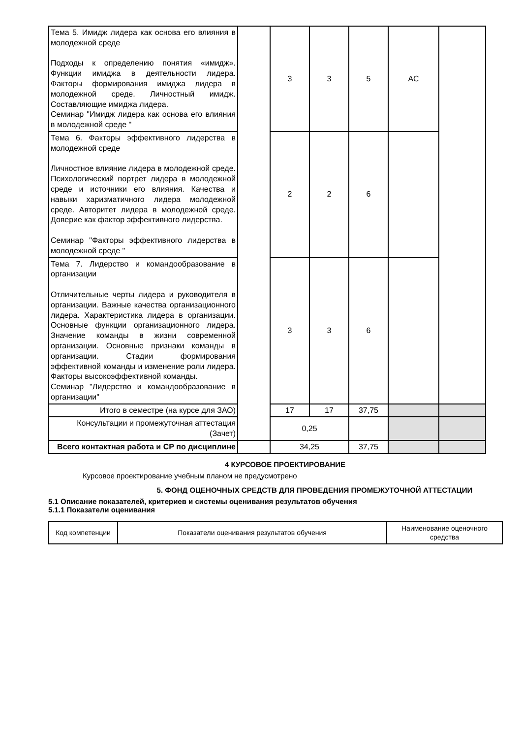| Тема 5. Имидж лидера как основа его влияния в молодежной среде Подходы к определению понятия «имидж». Функции имиджа в деятельности лидера. Факторы формирования имиджа лидера в молодежной среде. Личностный имидж. Составляющие имиджа лидера. Семинар "Имидж лидера как основа его влияния в молодежной среде " | | 3 | 3 | 5 | АС | |
| Тема 6. Факторы эффективного лидерства в молодежной среде Личностное влияние лидера в молодежной среде. Психологический портрет лидера в молодежной среде и источники его влияния. Качества и навыки харизматичного лидера молодежной среде. Авторитет лидера в молодежной среде. Доверие как фактор эффективного лидерства. Семинар "Факторы эффективного лидерства в молодежной среде " | | 2 | 2 | 6 | | |
| Тема 7. Лидерство и командообразование в организации Отличительные черты лидера и руководителя в организации. Важные качества организационного лидера. Характеристика лидера в организации. Основные функции организационного лидера. Значение команды в жизни современной организации. Основные признаки команды в организации. Стадии формирования эффективной команды и изменение роли лидера. Факторы высокоэффективной команды. Семинар "Лидерство и командообразование в организации" | | 3 | 3 | 6 | | |
| Итого в семестре (на курсе для ЗАО) | | 17 | 17 | 37,75 | | |
| Консультации и промежуточная аттестация (Зачет) | | 0,25 | | | | |
| Всего контактная работа и СР по дисциплине | | 34,25 | | 37,75 | | |
4 КУРСОВОЕ ПРОЕКТИРОВАНИЕ
Курсовое проектирование учебным планом не предусмотрено
5. ФОНД ОЦЕНОЧНЫХ СРЕДСТВ ДЛЯ ПРОВЕДЕНИЯ ПРОМЕЖУТОЧНОЙ АТТЕСТАЦИИ
5.1 Описание показателей, критериев и системы оценивания результатов обучения
5.1.1 Показатели оценивания
| Код компетенции | Показатели оценивания результатов обучения | Наименование оценочного средства |